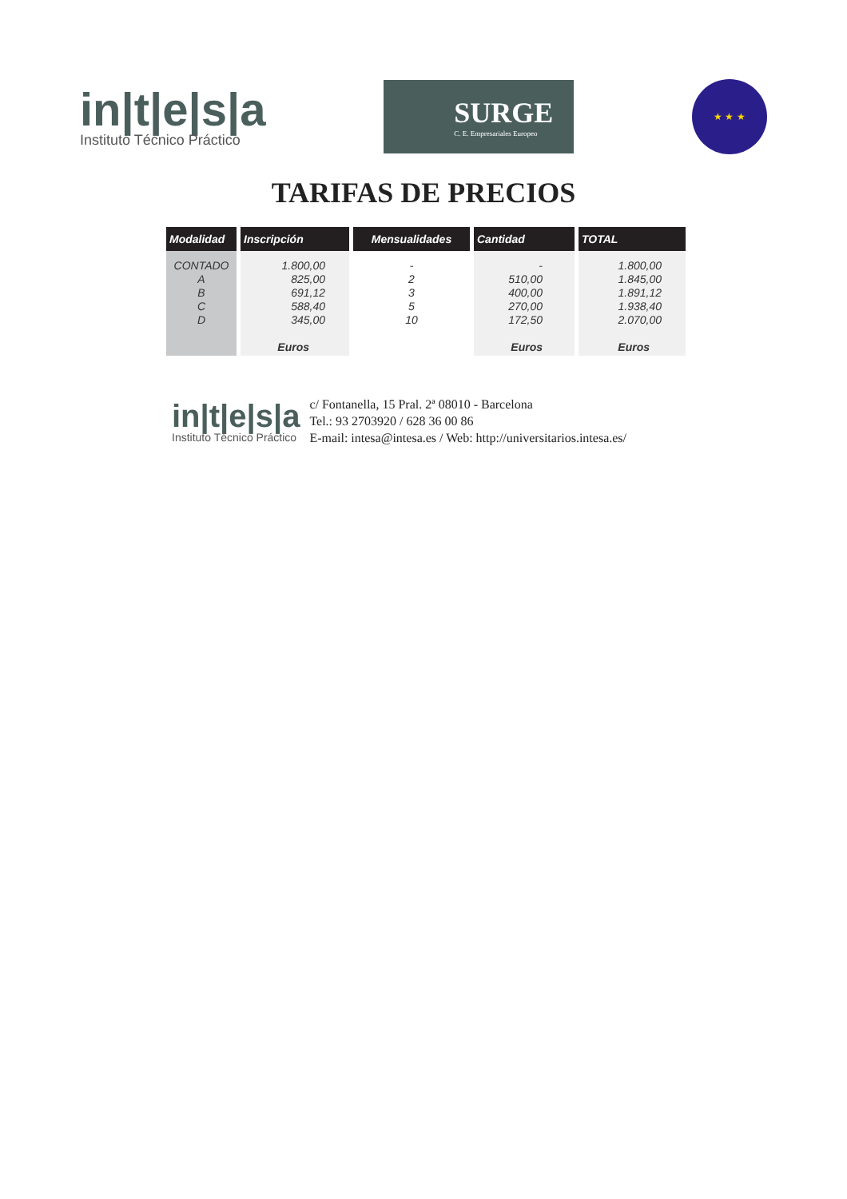in|t|e|s|a
Instituto Técnico Práctico
SURGE
C. E. Empresariales Europeo
★ ★ ★
TARIFAS DE PRECIOS
| Modalidad | Inscripción | Mensualidades | Cantidad | TOTAL |
| --- | --- | --- | --- | --- |
| CONTADO A B C D | 1.800,00 825,00 691,12 588,40 345,00 Euros | - 2 3 5 10 | - 510,00 400,00 270,00 172,50 Euros | 1.800,00 1.845,00 1.891,12 1.938,40 2.070,00 Euros |
in|t|e|s|a
Instituto Técnico Práctico
c/ Fontanella, 15 Pral. 2ª 08010 - Barcelona
Tel.: 93 2703920 / 628 36 00 86
E-mail: intesa@intesa.es / Web: http://universitarios.intesa.es/